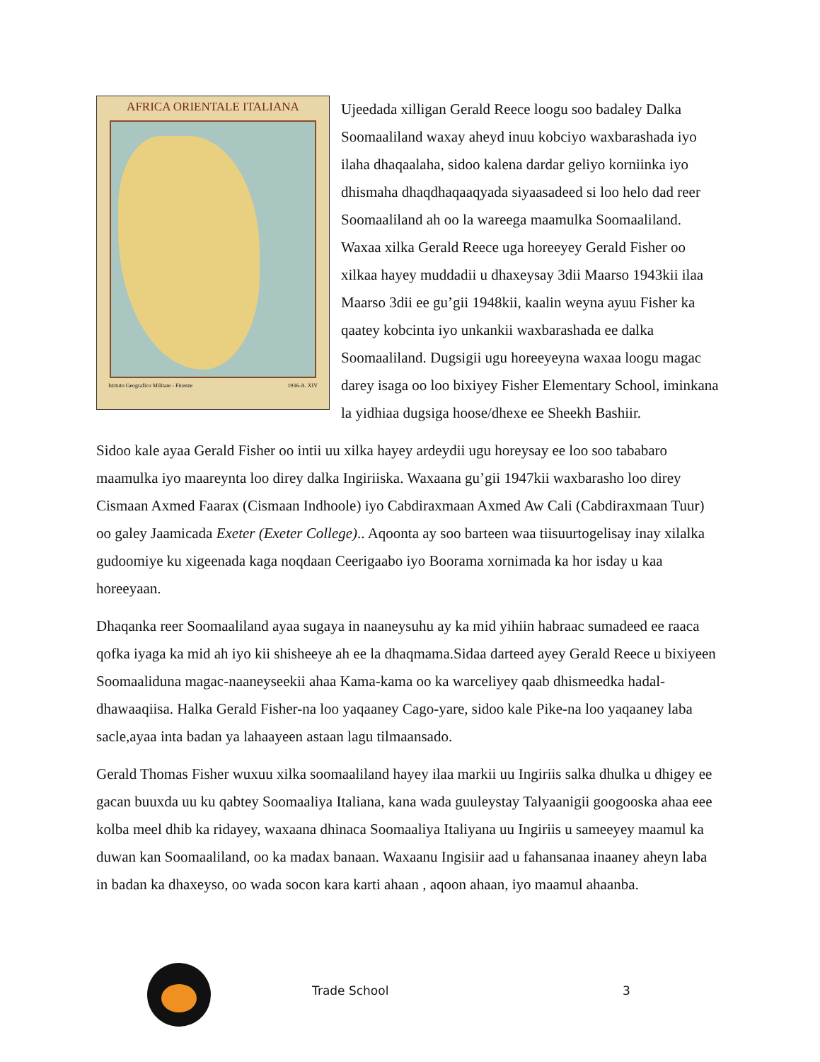AFRICA ORIENTALE ITALIANA
Istituto Geografico Militare - Firenze 1936-A. XIV
Ujeedada xilligan Gerald Reece loogu soo badaley Dalka Soomaaliland waxay aheyd inuu kobciyo waxbarashada iyo ilaha dhaqaalaha, sidoo kalena dardar geliyo korniinka iyo dhismaha dhaqdhaqaaqyada siyaasadeed si loo helo dad reer Soomaaliland ah oo la wareega maamulka Soomaaliland. Waxaa xilka Gerald Reece uga horeeyey Gerald Fisher oo xilkaa hayey muddadii u dhaxeysay 3dii Maarso 1943kii ilaa Maarso 3dii ee gu’gii 1948kii, kaalin weyna ayuu Fisher ka qaatey kobcinta iyo unkankii waxbarashada ee dalka Soomaaliland. Dugsigii ugu horeeyeyna waxaa loogu magac darey isaga oo loo bixiyey Fisher Elementary School, iminkana la yidhiaa dugsiga hoose/dhexe ee Sheekh Bashiir.
Sidoo kale ayaa Gerald Fisher oo intii uu xilka hayey ardeydii ugu horeysay ee loo soo tababaro maamulka iyo maareynta loo direy dalka Ingiriiska. Waxaana gu’gii 1947kii waxbarasho loo direy Cismaan Axmed Faarax (Cismaan Indhoole) iyo Cabdiraxmaan Axmed Aw Cali (Cabdiraxmaan Tuur) oo galey Jaamicada Exeter (Exeter College).. Aqoonta ay soo barteen waa tiisuurtogelisay inay xilalka gudoomiye ku xigeenada kaga noqdaan Ceerigaabo iyo Boorama xornimada ka hor isday u kaa horeeyaan.
Dhaqanka reer Soomaaliland ayaa sugaya in naaneysuhu ay ka mid yihiin habraac sumadeed ee raaca qofka iyaga ka mid ah iyo kii shisheeye ah ee la dhaqmama.Sidaa darteed ayey Gerald Reece u bixiyeen Soomaaliduna magac-naaneyseekii ahaa Kama-kama oo ka warceliyey qaab dhismeedka hadal-dhawaaqiisa. Halka Gerald Fisher-na loo yaqaaney Cago-yare, sidoo kale Pike-na loo yaqaaney laba sacle,ayaa inta badan ya lahaayeen astaan lagu tilmaansado.
Gerald Thomas Fisher wuxuu xilka soomaaliland hayey ilaa markii uu Ingiriis salka dhulka u dhigey ee gacan buuxda uu ku qabtey Soomaaliya Italiana, kana wada guuleystay Talyaanigii googooska ahaa eee kolba meel dhib ka ridayey, waxaana dhinaca Soomaaliya Italiyana uu Ingiriis u sameeyey maamul ka duwan kan Soomaaliland, oo ka madax banaan. Waxaanu Ingisiir aad u fahansanaa inaaney aheyn laba in badan ka dhaxeyso, oo wada socon kara karti ahaan , aqoon ahaan, iyo maamul ahaanba.
Trade School 3